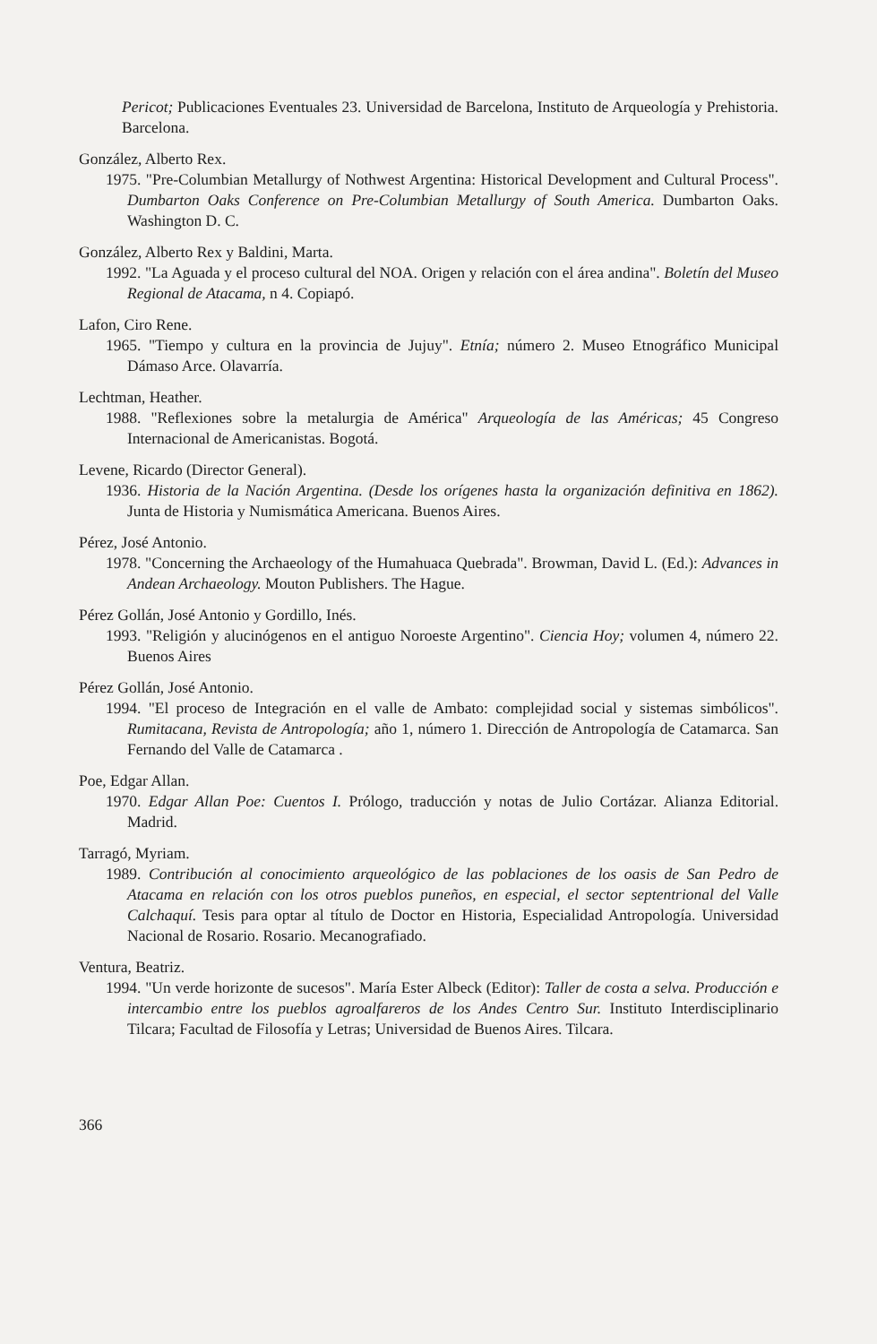Pericot; Publicaciones Eventuales 23. Universidad de Barcelona, Instituto de Arqueología y Prehistoria. Barcelona.
González, Alberto Rex.
1975. "Pre-Columbian Metallurgy of Nothwest Argentina: Historical Development and Cultural Process". Dumbarton Oaks Conference on Pre-Columbian Metallurgy of South America. Dumbarton Oaks. Washington D. C.
González, Alberto Rex y Baldini, Marta.
1992. "La Aguada y el proceso cultural del NOA. Origen y relación con el área andina". Boletín del Museo Regional de Atacama, n 4. Copiapó.
Lafon, Ciro Rene.
1965. "Tiempo y cultura en la provincia de Jujuy". Etnía; número 2. Museo Etnográfico Municipal Dámaso Arce. Olavarría.
Lechtman, Heather.
1988. "Reflexiones sobre la metalurgia de América" Arqueología de las Américas; 45 Congreso Internacional de Americanistas. Bogotá.
Levene, Ricardo (Director General).
1936. Historia de la Nación Argentina. (Desde los orígenes hasta la organización definitiva en 1862). Junta de Historia y Numismática Americana. Buenos Aires.
Pérez, José Antonio.
1978. "Concerning the Archaeology of the Humahuaca Quebrada". Browman, David L. (Ed.): Advances in Andean Archaeology. Mouton Publishers. The Hague.
Pérez Gollán, José Antonio y Gordillo, Inés.
1993. "Religión y alucinógenos en el antiguo Noroeste Argentino". Ciencia Hoy; volumen 4, número 22. Buenos Aires
Pérez Gollán, José Antonio.
1994. "El proceso de Integración en el valle de Ambato: complejidad social y sistemas simbólicos". Rumitacana, Revista de Antropología; año 1, número 1. Dirección de Antropología de Catamarca. San Fernando del Valle de Catamarca .
Poe, Edgar Allan.
1970. Edgar Allan Poe: Cuentos I. Prólogo, traducción y notas de Julio Cortázar. Alianza Editorial. Madrid.
Tarragó, Myriam.
1989. Contribución al conocimiento arqueológico de las poblaciones de los oasis de San Pedro de Atacama en relación con los otros pueblos puneños, en especial, el sector septentrional del Valle Calchaquí. Tesis para optar al título de Doctor en Historia, Especialidad Antropología. Universidad Nacional de Rosario. Rosario. Mecanografiado.
Ventura, Beatriz.
1994. "Un verde horizonte de sucesos". María Ester Albeck (Editor): Taller de costa a selva. Producción e intercambio entre los pueblos agroalfareros de los Andes Centro Sur. Instituto Interdisciplinario Tilcara; Facultad de Filosofía y Letras; Universidad de Buenos Aires. Tilcara.
366